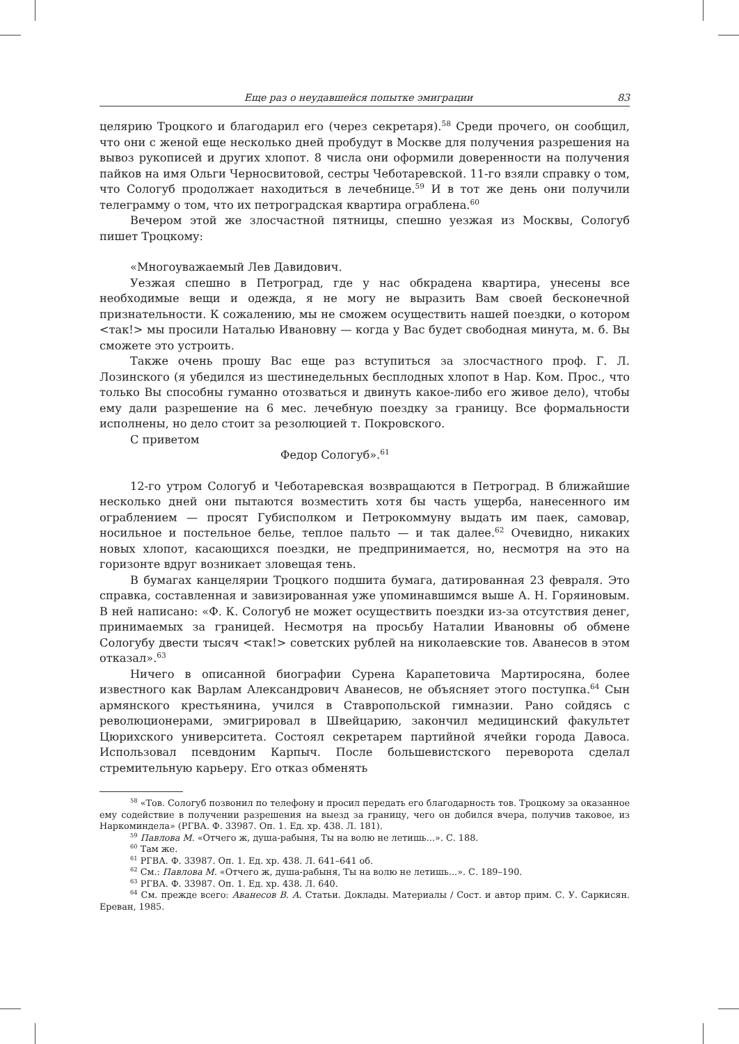Еще раз о неудавшейся попытке эмиграции 83
целярию Троцкого и благодарил его (через секретаря).<sup>58</sup> Среди прочего, он сообщил, что они с женой еще несколько дней пробудут в Москве для получения разрешения на вывоз рукописей и других хлопот. 8 числа они оформили доверенности на получения пайков на имя Ольги Черносвитовой, сестры Чеботаревской. 11-го взяли справку о том, что Сологуб продолжает находиться в лечебнице.<sup>59</sup> И в тот же день они получили телеграмму о том, что их петроградская квартира ограблена.<sup>60</sup>
Вечером этой же злосчастной пятницы, спешно уезжая из Москвы, Сологуб пишет Троцкому:
«Многоуважаемый Лев Давидович.
Уезжая спешно в Петроград, где у нас обкрадена квартира, унесены все необходимые вещи и одежда, я не могу не выразить Вам своей бесконечной признательности. К сожалению, мы не сможем осуществить нашей поездки, о котором <так!> мы просили Наталью Ивановну — когда у Вас будет свободная минута, м. б. Вы сможете это устроить.
Также очень прошу Вас еще раз вступиться за злосчастного проф. Г. Л. Лозинского (я убедился из шестинедельных бесплодных хлопот в Нар. Ком. Прос., что только Вы способны гуманно отозваться и двинуть какое-либо его живое дело), чтобы ему дали разрешение на 6 мес. лечебную поездку за границу. Все формальности исполнены, но дело стоит за резолюцией т. Покровского.
С приветом
Федор Сологуб».<sup>61</sup>
12-го утром Сологуб и Чеботаревская возвращаются в Петроград. В ближайшие несколько дней они пытаются возместить хотя бы часть ущерба, нанесенного им ограблением — просят Губисполком и Петрокоммуну выдать им паек, самовар, носильное и постельное белье, теплое пальто — и так далее.<sup>62</sup> Очевидно, никаких новых хлопот, касающихся поездки, не предпринимается, но, несмотря на это на горизонте вдруг возникает зловещая тень.
В бумагах канцелярии Троцкого подшита бумага, датированная 23 февраля. Это справка, составленная и завизированная уже упоминавшимся выше А. Н. Горяиновым. В ней написано: «Ф. К. Сологуб не может осуществить поездки из-за отсутствия денег, принимаемых за границей. Несмотря на просьбу Наталии Ивановны об обмене Сологубу двести тысяч <так!> советских рублей на николаевские тов. Аванесов в этом отказал».<sup>63</sup>
Ничего в описанной биографии Сурена Карапетовича Мартиросяна, более известного как Варлам Александрович Аванесов, не объясняет этого поступка.<sup>64</sup> Сын армянского крестьянина, учился в Ставропольской гимназии. Рано сойдясь с революционерами, эмигрировал в Швейцарию, закончил медицинский факультет Цюрихского университета. Состоял секретарем партийной ячейки города Давоса. Использовал псевдоним Карпыч. После большевистского переворота сделал стремительную карьеру. Его отказ обменять
<sup>58</sup> «Тов. Сологуб позвонил по телефону и просил передать его благодарность тов. Троцкому за оказанное ему содействие в получении разрешения на выезд за границу, чего он добился вчера, получив таковое, из Наркоминдела» (РГВА. Ф. 33987. Оп. 1. Ед. хр. 438. Л. 181).
<sup>59</sup> Павлова М. «Отчего ж, душа-рабыня, Ты на волю не летишь...». С. 188.
<sup>60</sup> Там же.
<sup>61</sup> РГВА. Ф. 33987. Оп. 1. Ед. хр. 438. Л. 641–641 об.
<sup>62</sup> См.: Павлова М. «Отчего ж, душа-рабыня, Ты на волю не летишь...». С. 189–190.
<sup>63</sup> РГВА. Ф. 33987. Оп. 1. Ед. хр. 438. Л. 640.
<sup>64</sup> См. прежде всего: Аванесов В. А. Статьи. Доклады. Материалы / Сост. и автор прим. С. У. Саркисян. Ереван, 1985.